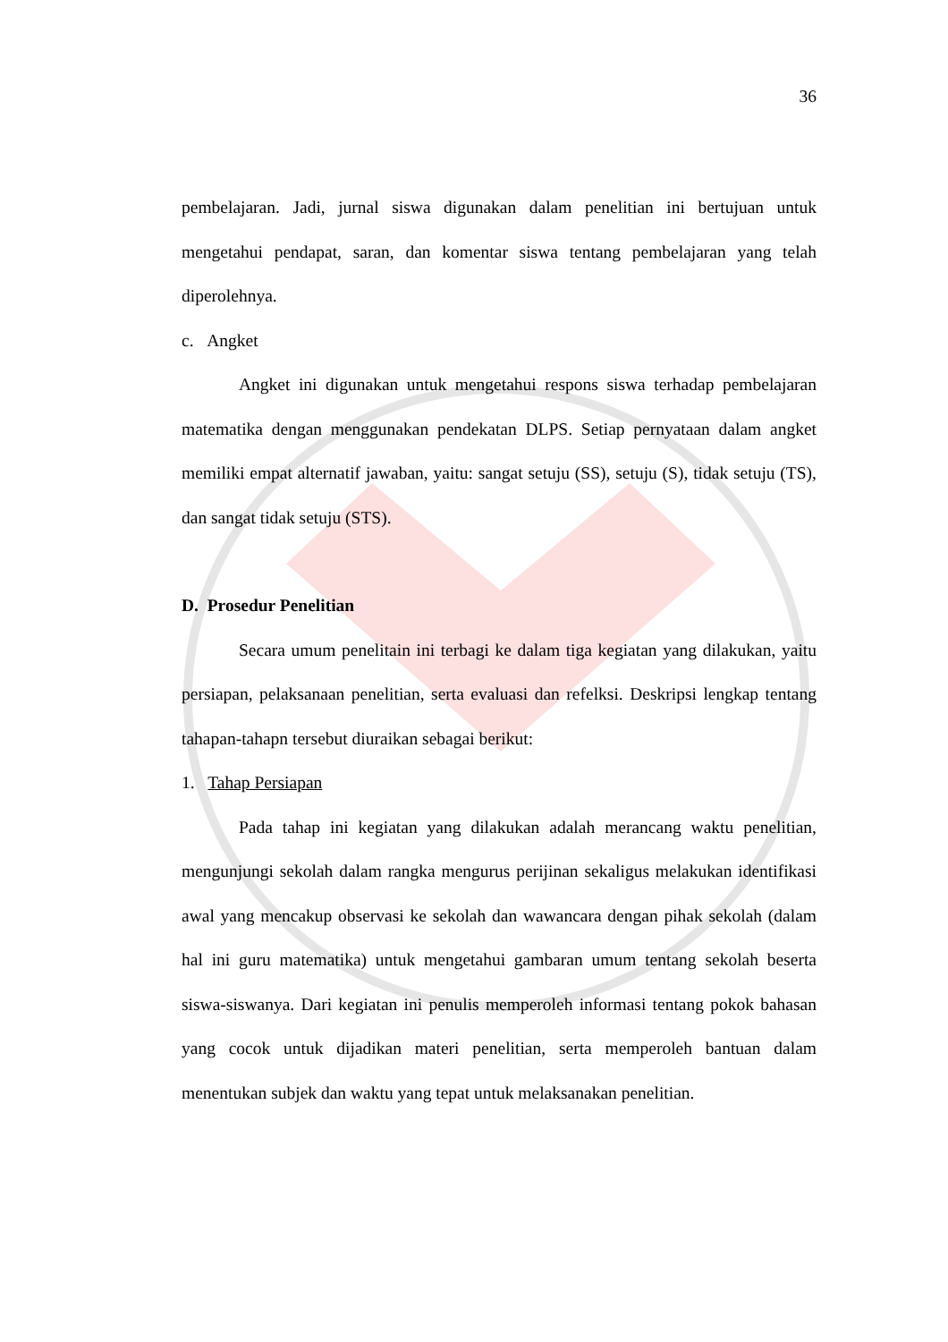36
pembelajaran. Jadi, jurnal siswa digunakan dalam penelitian ini bertujuan untuk mengetahui pendapat, saran, dan komentar siswa tentang pembelajaran yang telah diperolehnya.
c. Angket
Angket ini digunakan untuk mengetahui respons siswa terhadap pembelajaran matematika dengan menggunakan pendekatan DLPS. Setiap pernyataan dalam angket memiliki empat alternatif jawaban, yaitu: sangat setuju (SS), setuju (S), tidak setuju (TS), dan sangat tidak setuju (STS).
D. Prosedur Penelitian
Secara umum penelitain ini terbagi ke dalam tiga kegiatan yang dilakukan, yaitu persiapan, pelaksanaan penelitian, serta evaluasi dan refelksi. Deskripsi lengkap tentang tahapan-tahapn tersebut diuraikan sebagai berikut:
1. Tahap Persiapan
Pada tahap ini kegiatan yang dilakukan adalah merancang waktu penelitian, mengunjungi sekolah dalam rangka mengurus perijinan sekaligus melakukan identifikasi awal yang mencakup observasi ke sekolah dan wawancara dengan pihak sekolah (dalam hal ini guru matematika) untuk mengetahui gambaran umum tentang sekolah beserta siswa-siswanya. Dari kegiatan ini penulis memperoleh informasi tentang pokok bahasan yang cocok untuk dijadikan materi penelitian, serta memperoleh bantuan dalam menentukan subjek dan waktu yang tepat untuk melaksanakan penelitian.